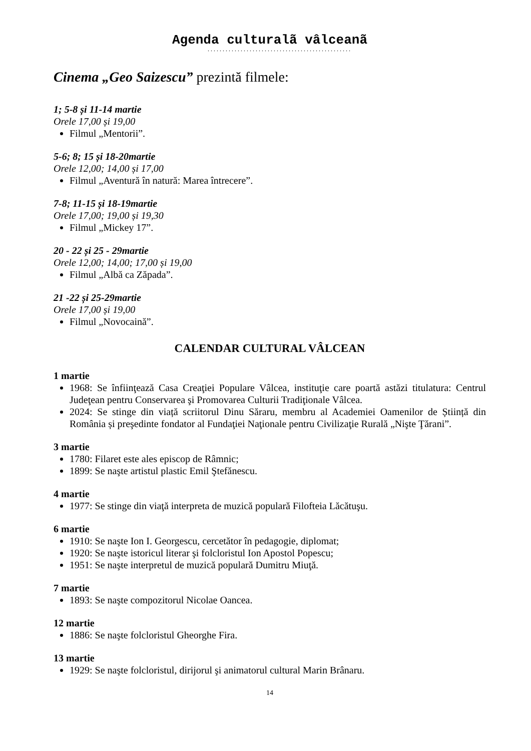Agenda culturalã vâlceanã
................................................
Cinema „Geo Saizescu” prezintă filmele:
1; 5-8 și 11-14 martie
Orele 17,00 și 19,00
Filmul „Mentorii”.
5-6; 8; 15 și 18-20martie
Orele 12,00; 14,00 și 17,00
Filmul „Aventură în natură: Marea întrecere”.
7-8; 11-15 și 18-19martie
Orele 17,00; 19,00 și 19,30
Filmul „Mickey 17”.
20 - 22 și 25 - 29martie
Orele 12,00; 14,00; 17,00 și 19,00
Filmul „Albă ca Zăpada”.
21 -22 și 25-29martie
Orele 17,00 și 19,00
Filmul „Novocaină”.
CALENDAR CULTURAL VÂLCEAN
1 martie
1968: Se înfiinţează Casa Creaţiei Populare Vâlcea, instituţie care poartă astăzi titulatura: Centrul Judeţean pentru Conservarea şi Promovarea Culturii Tradiţionale Vâlcea.
2024: Se stinge din viață scriitorul Dinu Săraru, membru al Academiei Oamenilor de Știință din România și preşedinte fondator al Fundaţiei Naţionale pentru Civilizaţie Rurală „Nişte Ţărani”.
3 martie
1780: Filaret este ales episcop de Râmnic;
1899: Se naşte artistul plastic Emil Ştefănescu.
4 martie
1977: Se stinge din viaţă interpreta de muzică populară Filofteia Lăcătuşu.
6 martie
1910: Se naşte Ion I. Georgescu, cercetător în pedagogie, diplomat;
1920: Se naşte istoricul literar şi folcloristul Ion Apostol Popescu;
1951: Se naşte interpretul de muzică populară Dumitru Miuţă.
7 martie
1893: Se naşte compozitorul Nicolae Oancea.
12 martie
1886: Se naşte folcloristul Gheorghe Fira.
13 martie
1929: Se naşte folcloristul, dirijorul şi animatorul cultural Marin Brânaru.
14